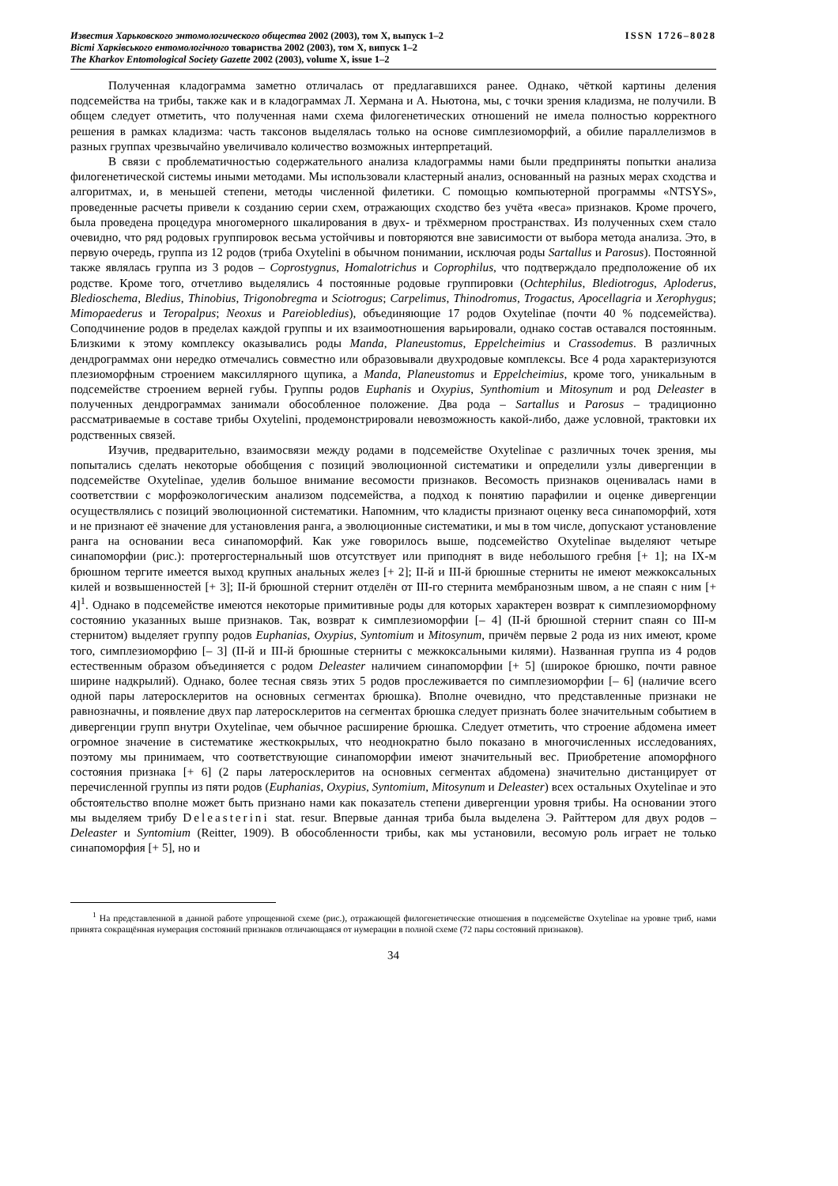ISSN 1726–8028 Известия Харьковского энтомологического общества 2002 (2003), том X, выпуск 1–2
Вісті Харківського ентомологічного товариства 2002 (2003), том X, випуск 1–2
The Kharkov Entomological Society Gazette 2002 (2003), volume X, issue 1–2
Полученная кладограмма заметно отличалась от предлагавшихся ранее. Однако, чёткой картины деления подсемейства на трибы, также как и в кладограммах Л. Хермана и А. Ньютона, мы, с точки зрения кладизма, не получили. В общем следует отметить, что полученная нами схема филогенетических отношений не имела полностью корректного решения в рамках кладизма: часть таксонов выделялась только на основе симплезиоморфий, а обилие параллелизмов в разных группах чрезвычайно увеличивало количество возможных интерпретаций.
В связи с проблематичностью содержательного анализа кладограммы нами были предприняты попытки анализа филогенетической системы иными методами. Мы использовали кластерный анализ, основанный на разных мерах сходства и алгоритмах, и, в меньшей степени, методы численной филетики. С помощью компьютерной программы «NTSYS», проведенные расчеты привели к созданию серии схем, отражающих сходство без учёта «веса» признаков. Кроме прочего, была проведена процедура многомерного шкалирования в двух- и трёхмерном пространствах. Из полученных схем стало очевидно, что ряд родовых группировок весьма устойчивы и повторяются вне зависимости от выбора метода анализа. Это, в первую очередь, группа из 12 родов (триба Oxytelini в обычном понимании, исключая роды Sartallus и Parosus). Постоянной также являлась группа из 3 родов – Coprostygnus, Homalotrichus и Coprophilus, что подтверждало предположение об их родстве. Кроме того, отчетливо выделялись 4 постоянные родовые группировки (Ochtephilus, Blediotrogus, Aploderus, Bledioschema, Bledius, Thinobius, Trigonobregma и Sciotrogus; Carpelimus, Thinodromus, Trogactus, Apocellagria и Xerophygus; Mimopaederus и Teropalpus; Neoxus и Pareiobledius), объединяющие 17 родов Oxytelinae (почти 40 % подсемейства). Соподчинение родов в пределах каждой группы и их взаимоотношения варьировали, однако состав оставался постоянным. Близкими к этому комплексу оказывались роды Manda, Planeustomus, Eppelcheimius и Crassodemus. В различных дендрограммах они нередко отмечались совместно или образовывали двухродовые комплексы. Все 4 рода характеризуются плезиоморфным строением максиллярного щупика, а Manda, Planeustomus и Eppelcheimius, кроме того, уникальным в подсемействе строением верней губы. Группы родов Euphanis и Oxypius, Synthomium и Mitosynum и род Deleaster в полученных дендрограммах занимали обособленное положение. Два рода – Sartallus и Parosus – традиционно рассматриваемые в составе трибы Oxytelini, продемонстрировали невозможность какой-либо, даже условной, трактовки их родственных связей.
Изучив, предварительно, взаимосвязи между родами в подсемействе Oxytelinae с различных точек зрения, мы попытались сделать некоторые обобщения с позиций эволюционной систематики и определили узлы дивергенции в подсемействе Oxytelinae, уделив большое внимание весомости признаков. Весомость признаков оценивалась нами в соответствии с морфоэкологическим анализом подсемейства, а подход к понятию парафилии и оценке дивергенции осуществлялись с позиций эволюционной систематики. Напомним, что кладисты признают оценку веса синапоморфий, хотя и не признают её значение для установления ранга, а эволюционные систематики, и мы в том числе, допускают установление ранга на основании веса синапоморфий. Как уже говорилось выше, подсемейство Oxytelinae выделяют четыре синапоморфии (рис.): протергостернальный шов отсутствует или приподнят в виде небольшого гребня [+ 1]; на IX-м брюшном тергите имеется выход крупных анальных желез [+ 2]; II-й и III-й брюшные стерниты не имеют межкоксальных килей и возвышенностей [+ 3]; II-й брюшной стернит отделён от III-го стернита мембранозным швом, а не спаян с ним [+ 4]<sup>1</sup>. Однако в подсемействе имеются некоторые примитивные роды для которых характерен возврат к симплезиоморфному состоянию указанных выше признаков. Так, возврат к симплезиоморфии [– 4] (II-й брюшной стернит спаян со III-м стернитом) выделяет группу родов Euphanias, Oxypius, Syntomium и Mitosynum, причём первые 2 рода из них имеют, кроме того, симплезиоморфию [– 3] (II-й и III-й брюшные стерниты с межкоксальными килями). Названная группа из 4 родов естественным образом объединяется с родом Deleaster наличием синапоморфии [+ 5] (широкое брюшко, почти равное ширине надкрылий). Однако, более тесная связь этих 5 родов прослеживается по симплезиоморфии [– 6] (наличие всего одной пары латеросклеритов на основных сегментах брюшка). Вполне очевидно, что представленные признаки не равнозначны, и появление двух пар латеросклеритов на сегментах брюшка следует признать более значительным событием в дивергенции групп внутри Oxytelinae, чем обычное расширение брюшка. Следует отметить, что строение абдомена имеет огромное значение в систематике жесткокрылых, что неоднократно было показано в многочисленных исследованиях, поэтому мы принимаем, что соответствующие синапоморфии имеют значительный вес. Приобретение апоморфного состояния признака [+ 6] (2 пары латеросклеритов на основных сегментах абдомена) значительно дистанцирует от перечисленной группы из пяти родов (Euphanias, Oxypius, Syntomium, Mitosynum и Deleaster) всех остальных Oxytelinae и это обстоятельство вполне может быть признано нами как показатель степени дивергенции уровня трибы. На основании этого мы выделяем трибу Deleasterini stat. resur. Впервые данная триба была выделена Э. Райттером для двух родов – Deleaster и Syntomium (Reitter, 1909). В обособленности трибы, как мы установили, весомую роль играет не только синапоморфия [+ 5], но и
<sup>1</sup> На представленной в данной работе упрощенной схеме (рис.), отражающей филогенетические отношения в подсемействе Oxytelinae на уровне триб, нами принята сокращённая нумерация состояний признаков отличающаяся от нумерации в полной схеме (72 пары состояний признаков).
34